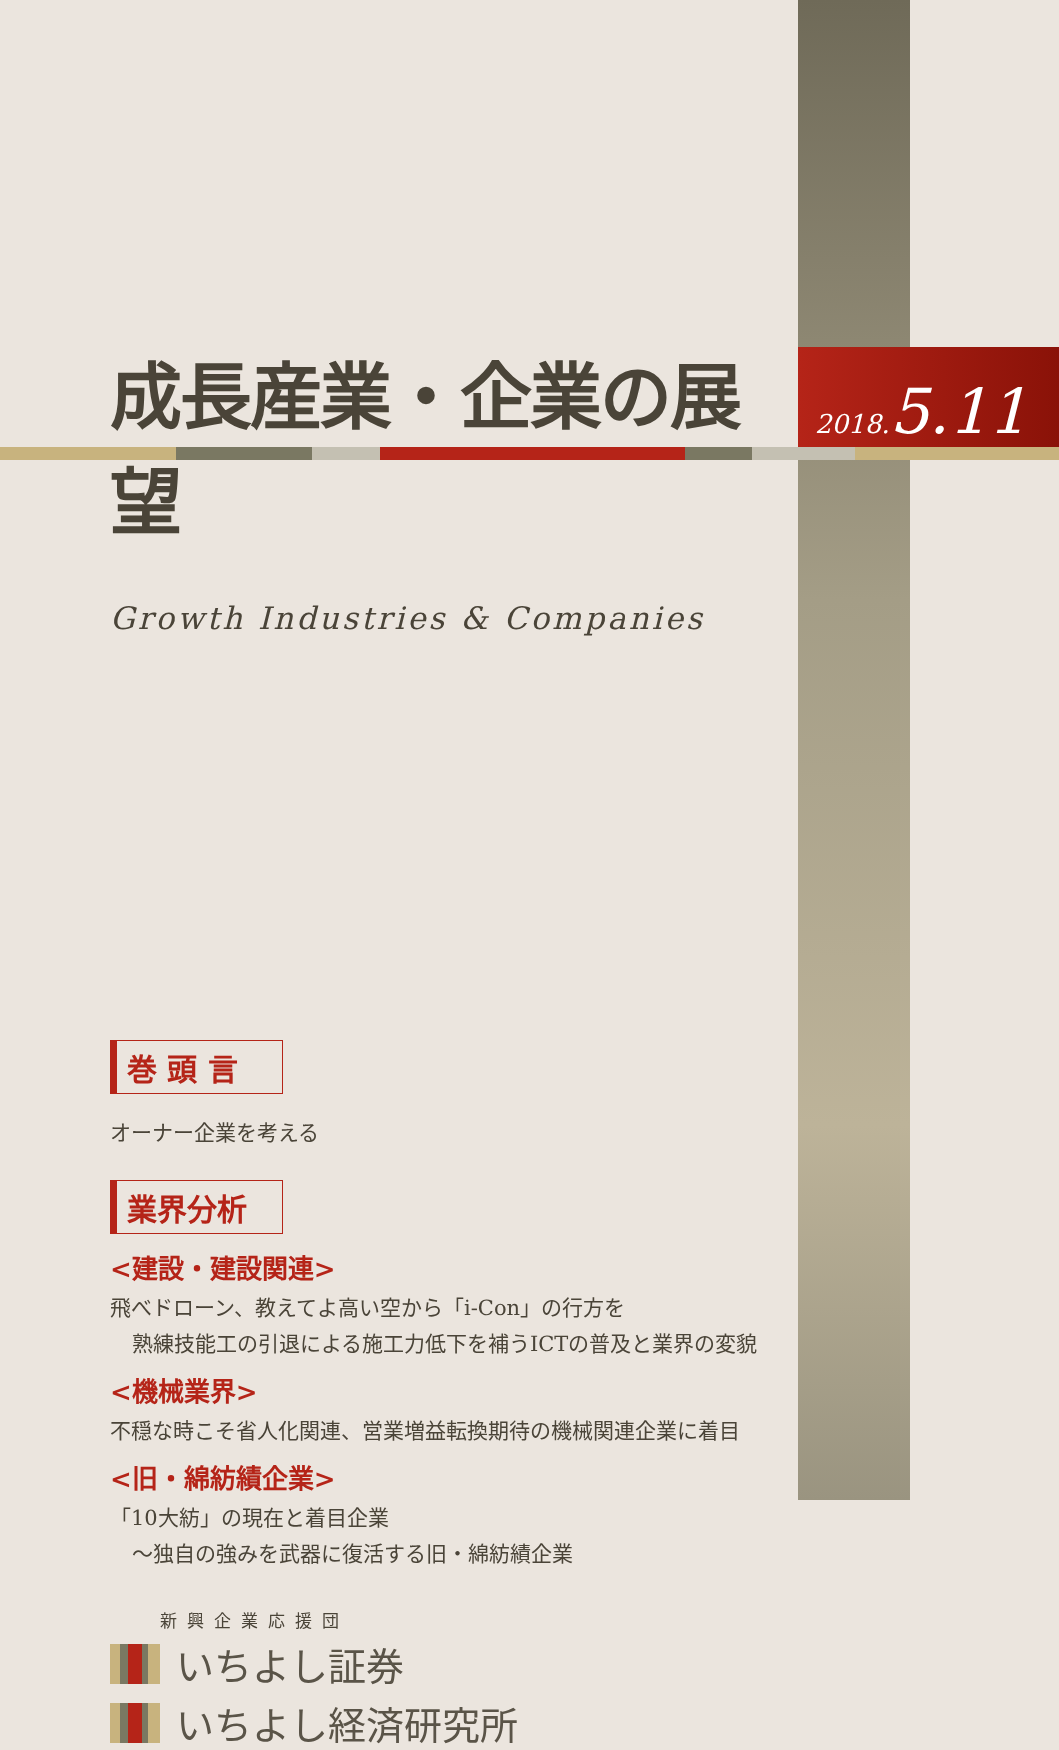2018.5.11
成長産業・企業の展望
Growth Industries & Companies
巻 頭 言
オーナー企業を考える
業界分析
<建設・建設関連>
飛べドローン、教えてよ高い空から「i-Con」の行方を
熟練技能工の引退による施工力低下を補うICTの普及と業界の変貌
<機械業界>
不穏な時こそ省人化関連、営業増益転換期待の機械関連企業に着目
<旧・綿紡績企業>
「10大紡」の現在と着目企業
～独自の強みを武器に復活する旧・綿紡績企業
新興企業応援団
いちよし証券
いちよし経済研究所